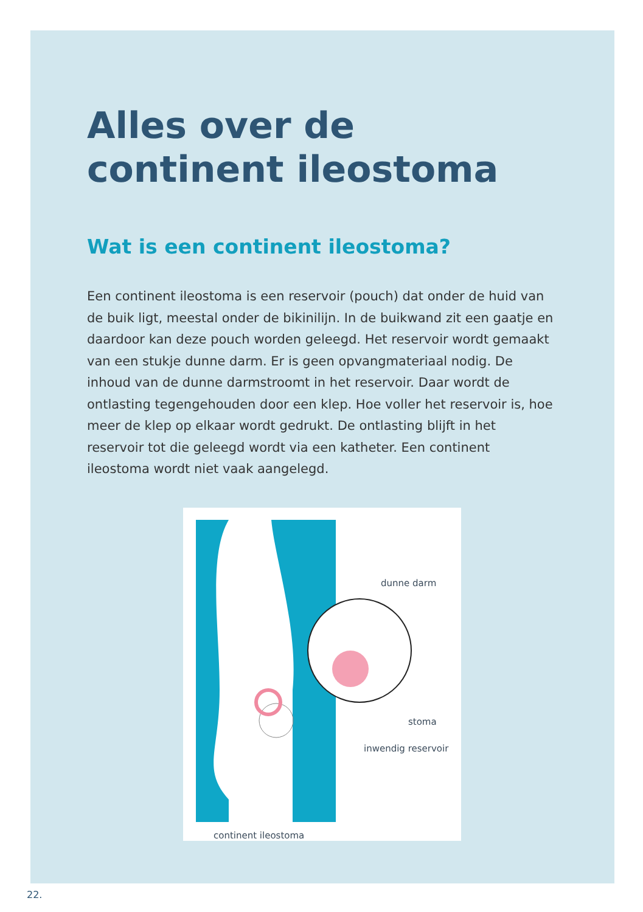Alles over de continent ileostoma
Wat is een continent ileostoma?
Een continent ileostoma is een reservoir (pouch) dat onder de huid van de buik ligt, meestal onder de bikinilijn. In de buikwand zit een gaatje en daardoor kan deze pouch worden geleegd. Het reservoir wordt gemaakt van een stukje dunne darm. Er is geen opvangmateriaal nodig. De inhoud van de dunne darmstroomt in het reservoir. Daar wordt de ontlasting tegengehouden door een klep. Hoe voller het reservoir is, hoe meer de klep op elkaar wordt gedrukt. De ontlasting blijft in het reservoir tot die geleegd wordt via een katheter. Een continent ileostoma wordt niet vaak aangelegd.
dunne darm
stoma
inwendig reservoir
continent ileostoma
22.